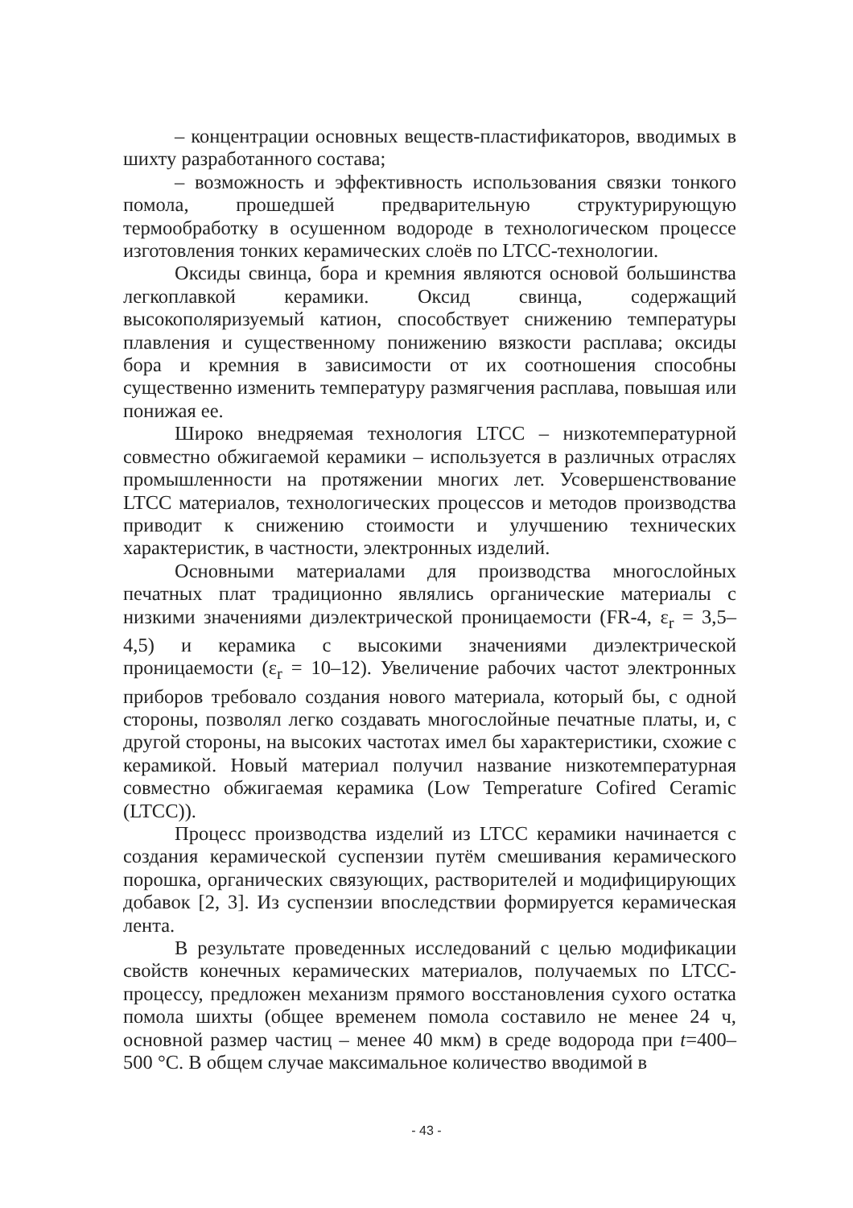– концентрации основных веществ-пластификаторов, вводимых в шихту разработанного состава;
– возможность и эффективность использования связки тонкого помола, прошедшей предварительную структурирующую термообработку в осушенном водороде в технологическом процессе изготовления тонких керамических слоёв по LTCC-технологии.
Оксиды свинца, бора и кремния являются основой большинства легкоплавкой керамики. Оксид свинца, содержащий высокополяризуемый катион, способствует снижению температуры плавления и существенному понижению вязкости расплава; оксиды бора и кремния в зависимости от их соотношения способны существенно изменить температуру размягчения расплава, повышая или понижая ее.
Широко внедряемая технология LTCC – низкотемпературной совместно обжигаемой керамики – используется в различных отраслях промышленности на протяжении многих лет. Усовершенствование LTCC материалов, технологических процессов и методов производства приводит к снижению стоимости и улучшению технических характеристик, в частности, электронных изделий.
Основными материалами для производства многослойных печатных плат традиционно являлись органические материалы с низкими значениями диэлектрической проницаемости (FR-4, ε<sub>r</sub> = 3,5–4,5) и керамика с высокими значениями диэлектрической проницаемости (ε<sub>r</sub> = 10–12). Увеличение рабочих частот электронных приборов требовало создания нового материала, который бы, с одной стороны, позволял легко создавать многослойные печатные платы, и, с другой стороны, на высоких частотах имел бы характеристики, схожие с керамикой. Новый материал получил название низкотемпературная совместно обжигаемая керамика (Low Temperature Cofired Ceramic (LTCC)).
Процесс производства изделий из LTCC керамики начинается с создания керамической суспензии путём смешивания керамического порошка, органических связующих, растворителей и модифицирующих добавок [2, 3]. Из суспензии впоследствии формируется керамическая лента.
В результате проведенных исследований с целью модификации свойств конечных керамических материалов, получаемых по LTCC-процессу, предложен механизм прямого восстановления сухого остатка помола шихты (общее временем помола составило не менее 24 ч, основной размер частиц – менее 40 мкм) в среде водорода при t=400–500 °С. В общем случае максимальное количество вводимой в
- 43 -